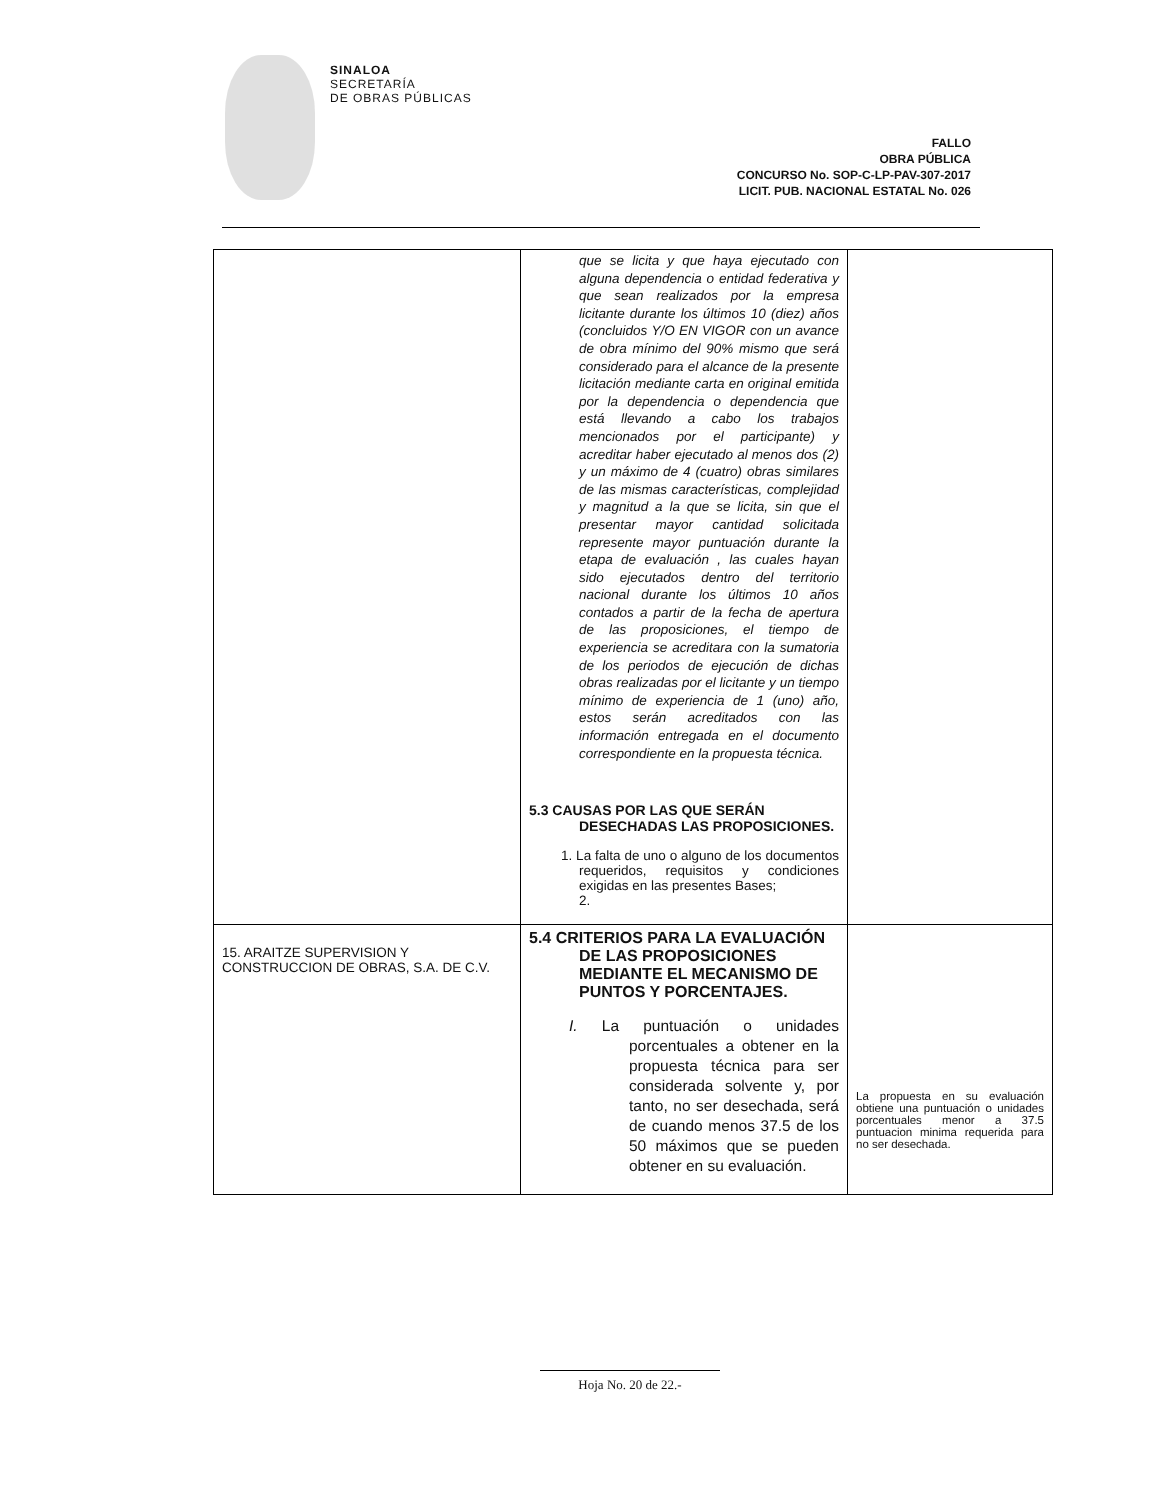SINALOA
SECRETARÍA
DE OBRAS PÚBLICAS
FALLO
OBRA PÚBLICA
CONCURSO No. SOP-C-LP-PAV-307-2017
LICIT. PUB. NACIONAL ESTATAL No. 026
| | que se licita y que haya ejecutado con alguna dependencia o entidad federativa y que sean realizados por la empresa licitante durante los últimos 10 (diez) años (concluidos Y/O EN VIGOR con un avance de obra mínimo del 90% mismo que será considerado para el alcance de la presente licitación mediante carta en original emitida por la dependencia o dependencia que está llevando a cabo los trabajos mencionados por el participante) y acreditar haber ejecutado al menos dos (2) y un máximo de 4 (cuatro) obras similares de las mismas características, complejidad y magnitud a la que se licita, sin que el presentar mayor cantidad solicitada represente mayor puntuación durante la etapa de evaluación , las cuales hayan sido ejecutados dentro del territorio nacional durante los últimos 10 años contados a partir de la fecha de apertura de las proposiciones, el tiempo de experiencia se acreditara con la sumatoria de los periodos de ejecución de dichas obras realizadas por el licitante y un tiempo mínimo de experiencia de 1 (uno) año, estos serán acreditados con las información entregada en el documento correspondiente en la propuesta técnica. 5.3 CAUSAS POR LAS QUE SERÁN DESECHADAS LAS PROPOSICIONES. 1. La falta de uno o alguno de los documentos requeridos, requisitos y condiciones exigidas en las presentes Bases; 2. | |
| 15. ARAITZE SUPERVISION Y CONSTRUCCION DE OBRAS, S.A. DE C.V. | 5.4 CRITERIOS PARA LA EVALUACIÓN DE LAS PROPOSICIONES MEDIANTE EL MECANISMO DE PUNTOS Y PORCENTAJES. I. La puntuación o unidades porcentuales a obtener en la propuesta técnica para ser considerada solvente y, por tanto, no ser desechada, será de cuando menos 37.5 de los 50 máximos que se pueden obtener en su evaluación. | La propuesta en su evaluación obtiene una puntuación o unidades porcentuales menor a 37.5 puntuacion minima requerida para no ser desechada. |
Hoja No. 20 de 22.-